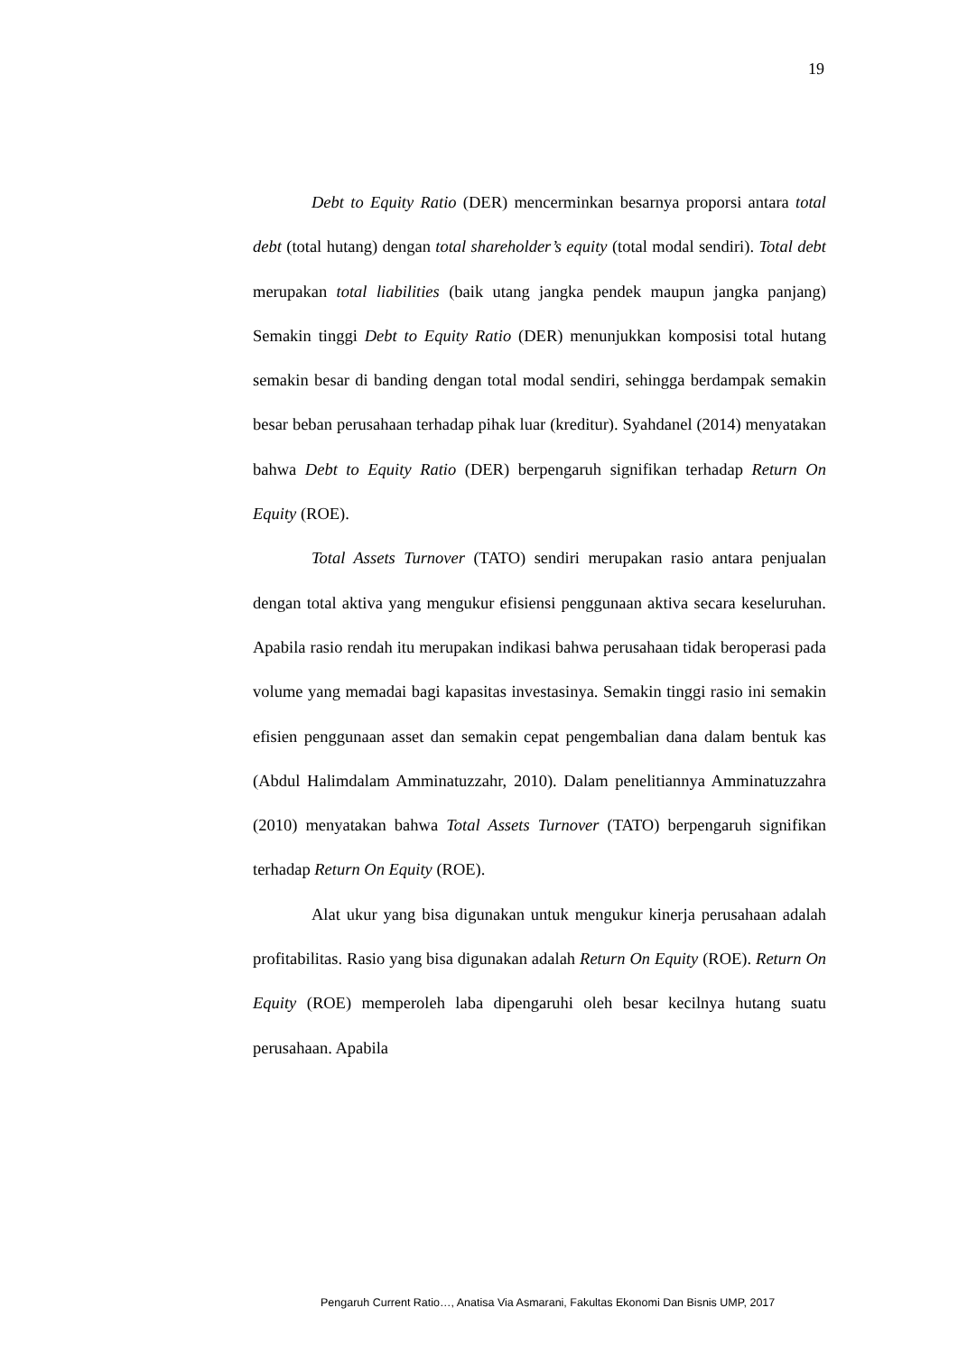19
Debt to Equity Ratio (DER) mencerminkan besarnya proporsi antara total debt (total hutang) dengan total shareholder’s equity (total modal sendiri). Total debt merupakan total liabilities (baik utang jangka pendek maupun jangka panjang) Semakin tinggi Debt to Equity Ratio (DER) menunjukkan komposisi total hutang semakin besar di banding dengan total modal sendiri, sehingga berdampak semakin besar beban perusahaan terhadap pihak luar (kreditur). Syahdanel (2014) menyatakan bahwa Debt to Equity Ratio (DER) berpengaruh signifikan terhadap Return On Equity (ROE).
Total Assets Turnover (TATO) sendiri merupakan rasio antara penjualan dengan total aktiva yang mengukur efisiensi penggunaan aktiva secara keseluruhan. Apabila rasio rendah itu merupakan indikasi bahwa perusahaan tidak beroperasi pada volume yang memadai bagi kapasitas investasinya. Semakin tinggi rasio ini semakin efisien penggunaan asset dan semakin cepat pengembalian dana dalam bentuk kas (Abdul Halimdalam Amminatuzzahr, 2010). Dalam penelitiannya Amminatuzzahra (2010) menyatakan bahwa Total Assets Turnover (TATO) berpengaruh signifikan terhadap Return On Equity (ROE).
Alat ukur yang bisa digunakan untuk mengukur kinerja perusahaan adalah profitabilitas. Rasio yang bisa digunakan adalah Return On Equity (ROE). Return On Equity (ROE) memperoleh laba dipengaruhi oleh besar kecilnya hutang suatu perusahaan. Apabila
Pengaruh Current Ratio…, Anatisa Via Asmarani, Fakultas Ekonomi Dan Bisnis UMP, 2017